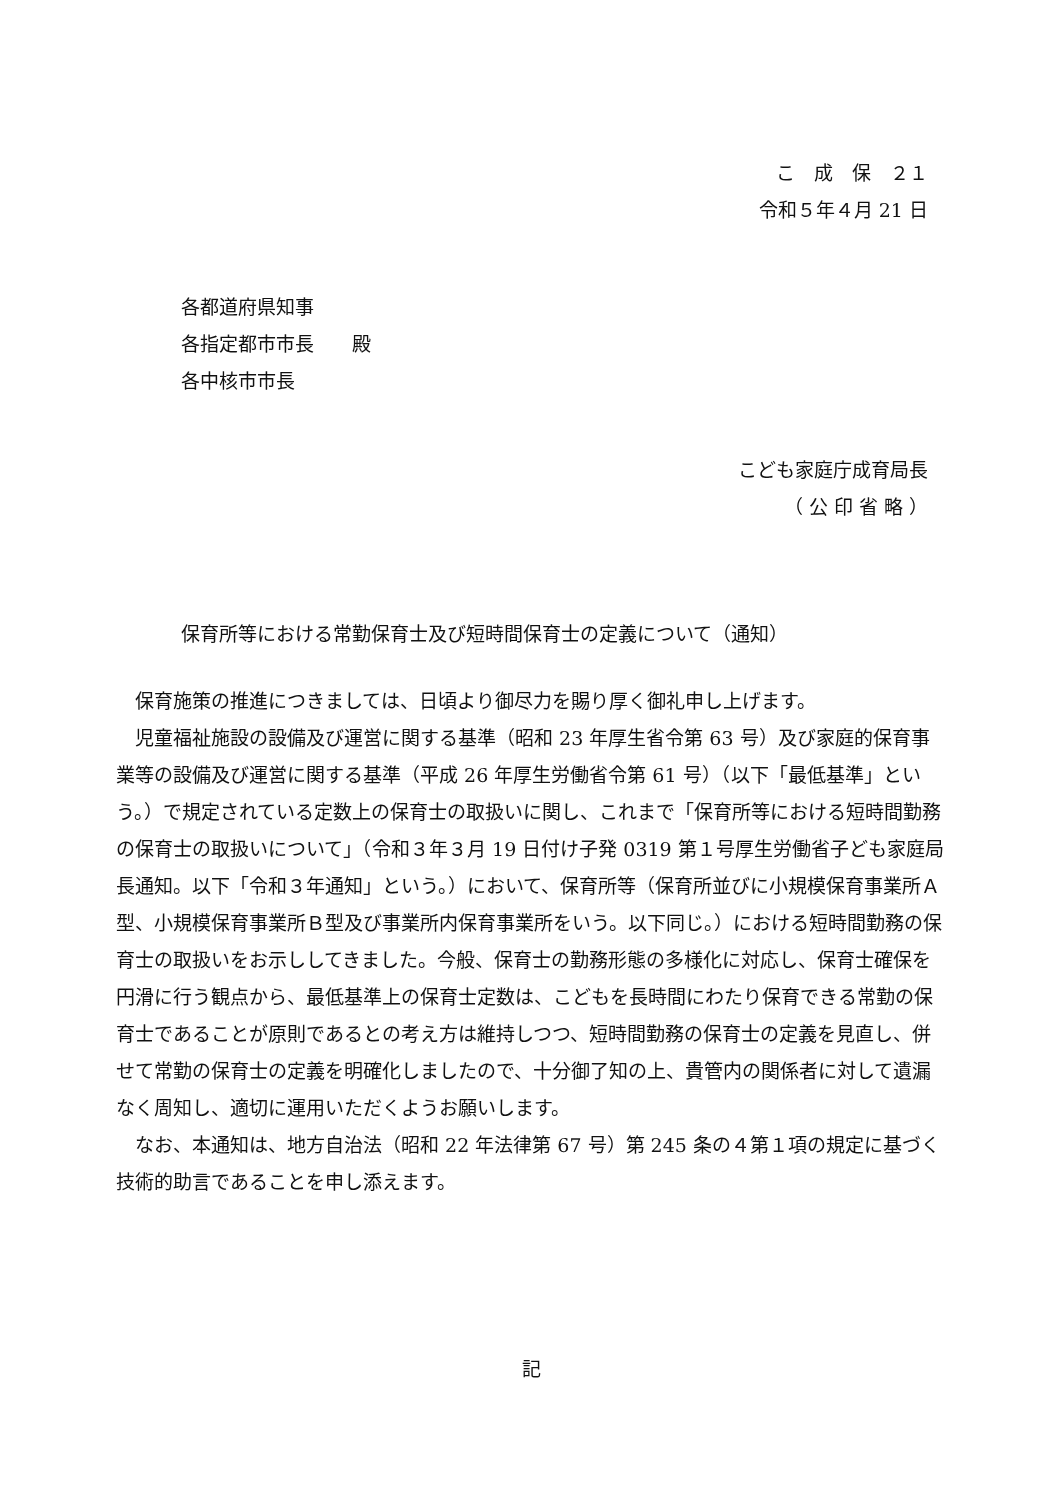こ　成　保　２１
令和５年４月 21 日
各都道府県知事
各指定都市市長　　殿
各中核市市長
こども家庭庁成育局長
（ 公 印 省 略 ）
保育所等における常勤保育士及び短時間保育士の定義について（通知）
保育施策の推進につきましては、日頃より御尽力を賜り厚く御礼申し上げます。
児童福祉施設の設備及び運営に関する基準（昭和 23 年厚生省令第 63 号）及び家庭的保育事業等の設備及び運営に関する基準（平成 26 年厚生労働省令第 61 号）（以下「最低基準」という。）で規定されている定数上の保育士の取扱いに関し、これまで「保育所等における短時間勤務の保育士の取扱いについて」（令和３年３月 19 日付け子発 0319 第１号厚生労働省子ども家庭局長通知。以下「令和３年通知」という。）において、保育所等（保育所並びに小規模保育事業所Ａ型、小規模保育事業所Ｂ型及び事業所内保育事業所をいう。以下同じ。）における短時間勤務の保育士の取扱いをお示ししてきました。今般、保育士の勤務形態の多様化に対応し、保育士確保を円滑に行う観点から、最低基準上の保育士定数は、こどもを長時間にわたり保育できる常勤の保育士であることが原則であるとの考え方は維持しつつ、短時間勤務の保育士の定義を見直し、併せて常勤の保育士の定義を明確化しましたので、十分御了知の上、貴管内の関係者に対して遺漏なく周知し、適切に運用いただくようお願いします。
なお、本通知は、地方自治法（昭和 22 年法律第 67 号）第 245 条の４第１項の規定に基づく技術的助言であることを申し添えます。
記